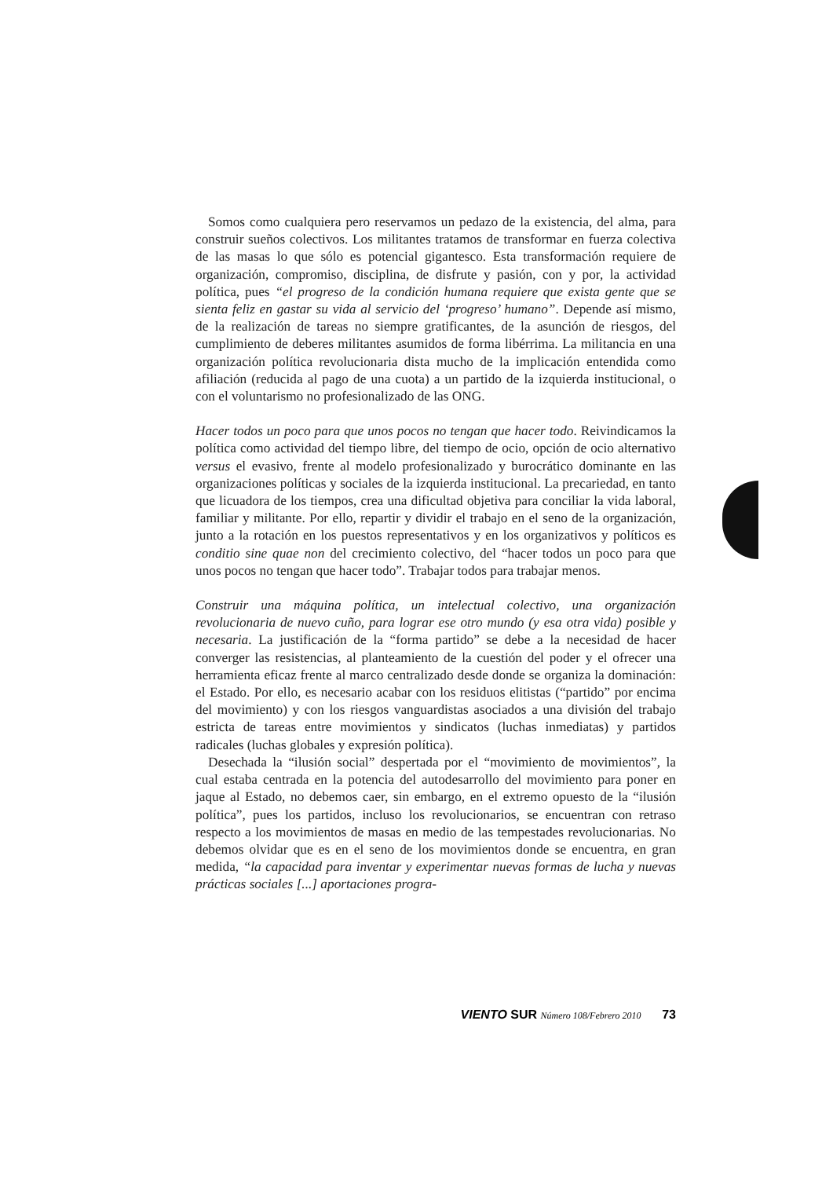Somos como cualquiera pero reservamos un pedazo de la existencia, del alma, para construir sueños colectivos. Los militantes tratamos de transformar en fuerza colectiva de las masas lo que sólo es potencial gigantesco. Esta transformación requiere de organización, compromiso, disciplina, de disfrute y pasión, con y por, la actividad política, pues “el progreso de la condición humana requiere que exista gente que se sienta feliz en gastar su vida al servicio del ‘progreso’ humano”. Depende así mismo, de la realización de tareas no siempre gratificantes, de la asunción de riesgos, del cumplimiento de deberes militantes asumidos de forma libérrima. La militancia en una organización política revolucionaria dista mucho de la implicación entendida como afiliación (reducida al pago de una cuota) a un partido de la izquierda institucional, o con el voluntarismo no profesionalizado de las ONG.
Hacer todos un poco para que unos pocos no tengan que hacer todo. Reivindicamos la política como actividad del tiempo libre, del tiempo de ocio, opción de ocio alternativo versus el evasivo, frente al modelo profesionalizado y burocrático dominante en las organizaciones políticas y sociales de la izquierda institucional. La precariedad, en tanto que licuadora de los tiempos, crea una dificultad objetiva para conciliar la vida laboral, familiar y militante. Por ello, repartir y dividir el trabajo en el seno de la organización, junto a la rotación en los puestos representativos y en los organizativos y políticos es conditio sine quae non del crecimiento colectivo, del “hacer todos un poco para que unos pocos no tengan que hacer todo”. Trabajar todos para trabajar menos.
Construir una máquina política, un intelectual colectivo, una organización revolucionaria de nuevo cuño, para lograr ese otro mundo (y esa otra vida) posible y necesaria. La justificación de la “forma partido” se debe a la necesidad de hacer converger las resistencias, al planteamiento de la cuestión del poder y el ofrecer una herramienta eficaz frente al marco centralizado desde donde se organiza la dominación: el Estado. Por ello, es necesario acabar con los residuos elitistas (“partido” por encima del movimiento) y con los riesgos vanguardistas asociados a una división del trabajo estricta de tareas entre movimientos y sindicatos (luchas inmediatas) y partidos radicales (luchas globales y expresión política).
Desechada la “ilusión social” despertada por el “movimiento de movimientos”, la cual estaba centrada en la potencia del autodesarrollo del movimiento para poner en jaque al Estado, no debemos caer, sin embargo, en el extremo opuesto de la “ilusión política”, pues los partidos, incluso los revolucionarios, se encuentran con retraso respecto a los movimientos de masas en medio de las tempestades revolucionarias. No debemos olvidar que es en el seno de los movimientos donde se encuentra, en gran medida, “la capacidad para inventar y experimentar nuevas formas de lucha y nuevas prácticas sociales [...] aportaciones progra-
VIENTO SUR Número 108/Febrero 2010 73